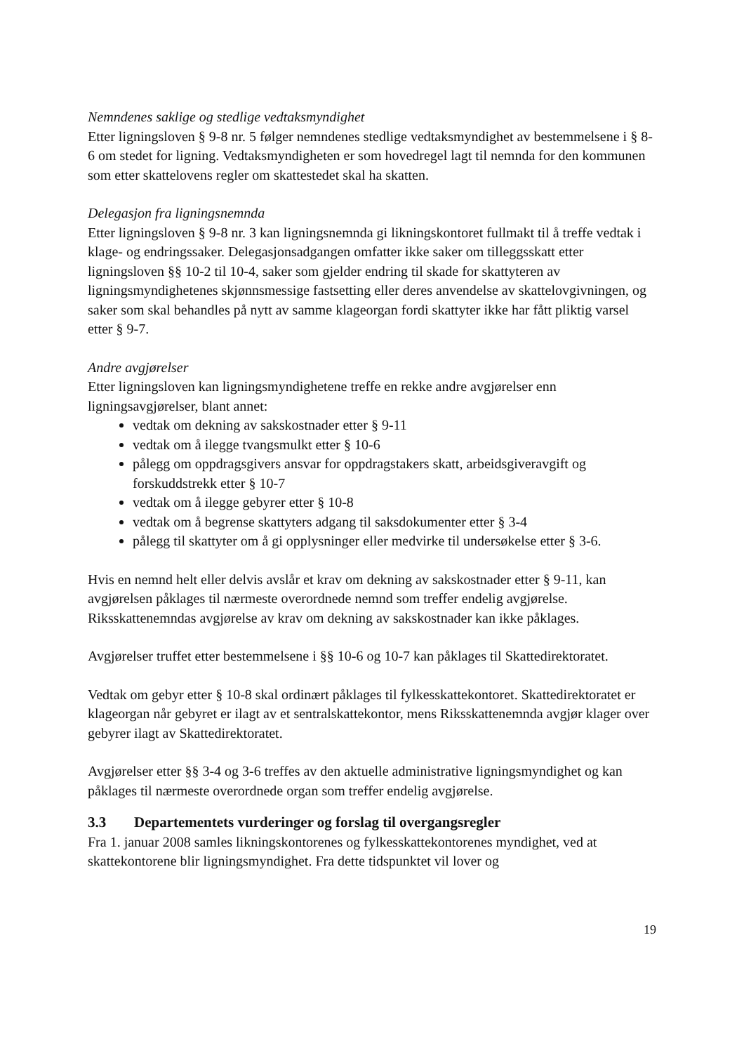Nemndenes saklige og stedlige vedtaksmyndighet
Etter ligningsloven § 9-8 nr. 5 følger nemndenes stedlige vedtaksmyndighet av bestemmelsene i § 8-6 om stedet for ligning. Vedtaksmyndigheten er som hovedregel lagt til nemnda for den kommunen som etter skattelovens regler om skattestedet skal ha skatten.
Delegasjon fra ligningsnemnda
Etter ligningsloven § 9-8 nr. 3 kan ligningsnemnda gi likningskontoret fullmakt til å treffe vedtak i klage- og endringssaker. Delegasjonsadgangen omfatter ikke saker om tilleggsskatt etter ligningsloven §§ 10-2 til 10-4, saker som gjelder endring til skade for skattyteren av ligningsmyndighetenes skjønnsmessige fastsetting eller deres anvendelse av skattelovgivningen, og saker som skal behandles på nytt av samme klageorgan fordi skattyter ikke har fått pliktig varsel etter § 9-7.
Andre avgjørelser
Etter ligningsloven kan ligningsmyndighetene treffe en rekke andre avgjørelser enn ligningsavgjørelser, blant annet:
vedtak om dekning av sakskostnader etter § 9-11
vedtak om å ilegge tvangsmulkt etter § 10-6
pålegg om oppdragsgivers ansvar for oppdragstakers skatt, arbeidsgiveravgift og forskuddstrekk etter § 10-7
vedtak om å ilegge gebyrer etter § 10-8
vedtak om å begrense skattyters adgang til saksdokumenter etter § 3-4
pålegg til skattyter om å gi opplysninger eller medvirke til undersøkelse etter § 3-6.
Hvis en nemnd helt eller delvis avslår et krav om dekning av sakskostnader etter § 9-11, kan avgjørelsen påklages til nærmeste overordnede nemnd som treffer endelig avgjørelse. Riksskattenemndas avgjørelse av krav om dekning av sakskostnader kan ikke påklages.
Avgjørelser truffet etter bestemmelsene i §§ 10-6 og 10-7 kan påklages til Skattedirektoratet.
Vedtak om gebyr etter § 10-8 skal ordinært påklages til fylkesskattekontoret. Skattedirektoratet er klageorgan når gebyret er ilagt av et sentralskattekontor, mens Riksskattenemnda avgjør klager over gebyrer ilagt av Skattedirektoratet.
Avgjørelser etter §§ 3-4 og 3-6 treffes av den aktuelle administrative ligningsmyndighet og kan påklages til nærmeste overordnede organ som treffer endelig avgjørelse.
3.3 Departementets vurderinger og forslag til overgangsregler
Fra 1. januar 2008 samles likningskontorenes og fylkesskattekontorenes myndighet, ved at skattekontorene blir ligningsmyndighet. Fra dette tidspunktet vil lover og
19